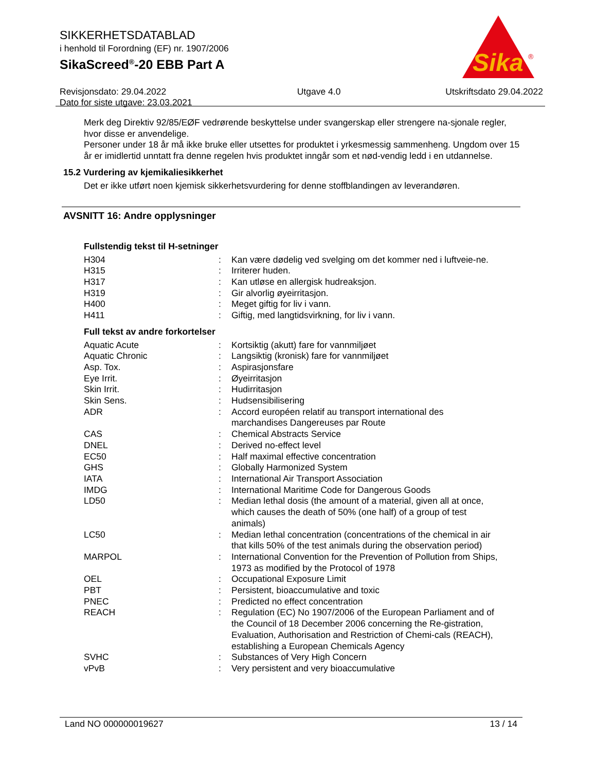SIKKERHETSDATABLAD
i henhold til Forordning (EF) nr. 1907/2006
SikaScreed<sup>®</sup>-20 EBB Part A
Revisjonsdato: 29.04.2022
Dato for siste utgave: 23.03.2021
Utgave 4.0 Utskriftsdato 29.04.2022
Sika
®
Merk deg Direktiv 92/85/EØF vedrørende beskyttelse under svangerskap eller strengere na-sjonale regler, hvor disse er anvendelige.
Personer under 18 år må ikke bruke eller utsettes for produktet i yrkesmessig sammenheng. Ungdom over 15 år er imidlertid unntatt fra denne regelen hvis produktet inngår som et nød-vendig ledd i en utdannelse.
15.2 Vurdering av kjemikaliesikkerhet
Det er ikke utført noen kjemisk sikkerhetsvurdering for denne stoffblandingen av leverandøren.
AVSNITT 16: Andre opplysninger
Fullstendig tekst til H-setninger
| H304 | : | Kan være dødelig ved svelging om det kommer ned i luftveie-ne. |
| H315 | : | Irriterer huden. |
| H317 | : | Kan utløse en allergisk hudreaksjon. |
| H319 | : | Gir alvorlig øyeirritasjon. |
| H400 | : | Meget giftig for liv i vann. |
| H411 | : | Giftig, med langtidsvirkning, for liv i vann. |
Full tekst av andre forkortelser
| Aquatic Acute | : | Kortsiktig (akutt) fare for vannmiljøet |
| Aquatic Chronic | : | Langsiktig (kronisk) fare for vannmiljøet |
| Asp. Tox. | : | Aspirasjonsfare |
| Eye Irrit. | : | Øyeirritasjon |
| Skin Irrit. | : | Hudirritasjon |
| Skin Sens. | : | Hudsensibilisering |
| ADR | : | Accord européen relatif au transport international des marchandises Dangereuses par Route |
| CAS | : | Chemical Abstracts Service |
| DNEL | : | Derived no-effect level |
| EC50 | : | Half maximal effective concentration |
| GHS | : | Globally Harmonized System |
| IATA | : | International Air Transport Association |
| IMDG | : | International Maritime Code for Dangerous Goods |
| LD50 | : | Median lethal dosis (the amount of a material, given all at once, which causes the death of 50% (one half) of a group of test animals) |
| LC50 | : | Median lethal concentration (concentrations of the chemical in air that kills 50% of the test animals during the observation period) |
| MARPOL | : | International Convention for the Prevention of Pollution from Ships, 1973 as modified by the Protocol of 1978 |
| OEL | : | Occupational Exposure Limit |
| PBT | : | Persistent, bioaccumulative and toxic |
| PNEC | : | Predicted no effect concentration |
| REACH | : | Regulation (EC) No 1907/2006 of the European Parliament and of the Council of 18 December 2006 concerning the Re-gistration, Evaluation, Authorisation and Restriction of Chemi-cals (REACH), establishing a European Chemicals Agency |
| SVHC | : | Substances of Very High Concern |
| vPvB | : | Very persistent and very bioaccumulative |
Land NO 000000019627 13 / 14